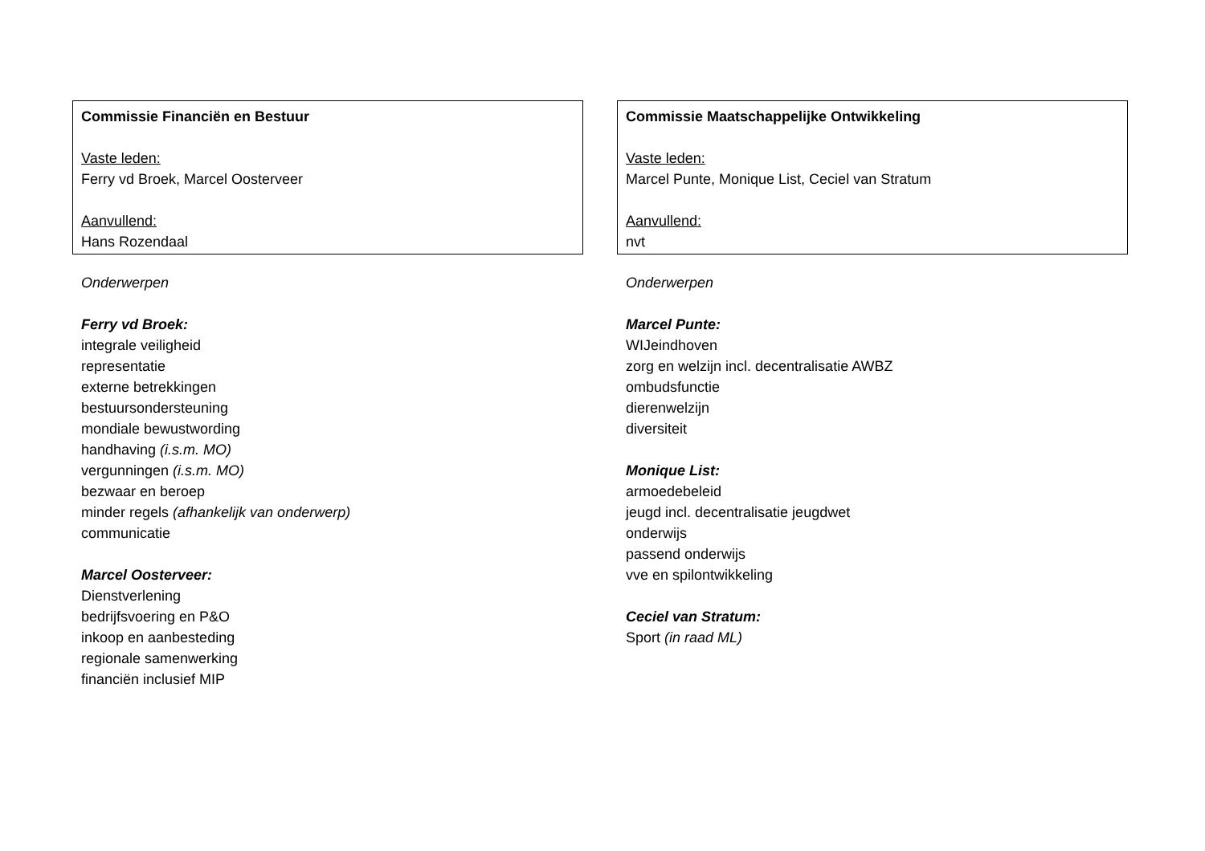| Commissie Financiën en Bestuur Vaste leden: Ferry vd Broek, Marcel Oosterveer Aanvullend: Hans Rozendaal |
Onderwerpen
Ferry vd Broek:
integrale veiligheid
representatie
externe betrekkingen
bestuursondersteuning
mondiale bewustwording
handhaving (i.s.m. MO)
vergunningen (i.s.m. MO)
bezwaar en beroep
minder regels (afhankelijk van onderwerp)
communicatie
Marcel Oosterveer:
Dienstverlening
bedrijfsvoering en P&O
inkoop en aanbesteding
regionale samenwerking
financiën inclusief MIP
| Commissie Maatschappelijke Ontwikkeling Vaste leden: Marcel Punte, Monique List, Ceciel van Stratum Aanvullend: nvt |
Onderwerpen
Marcel Punte:
WIJeindhoven
zorg en welzijn incl. decentralisatie AWBZ
ombudsfunctie
dierenwelzijn
diversiteit
Monique List:
armoedebeleid
jeugd incl. decentralisatie jeugdwet
onderwijs
passend onderwijs
vve en spilontwikkeling
Ceciel van Stratum:
Sport (in raad ML)